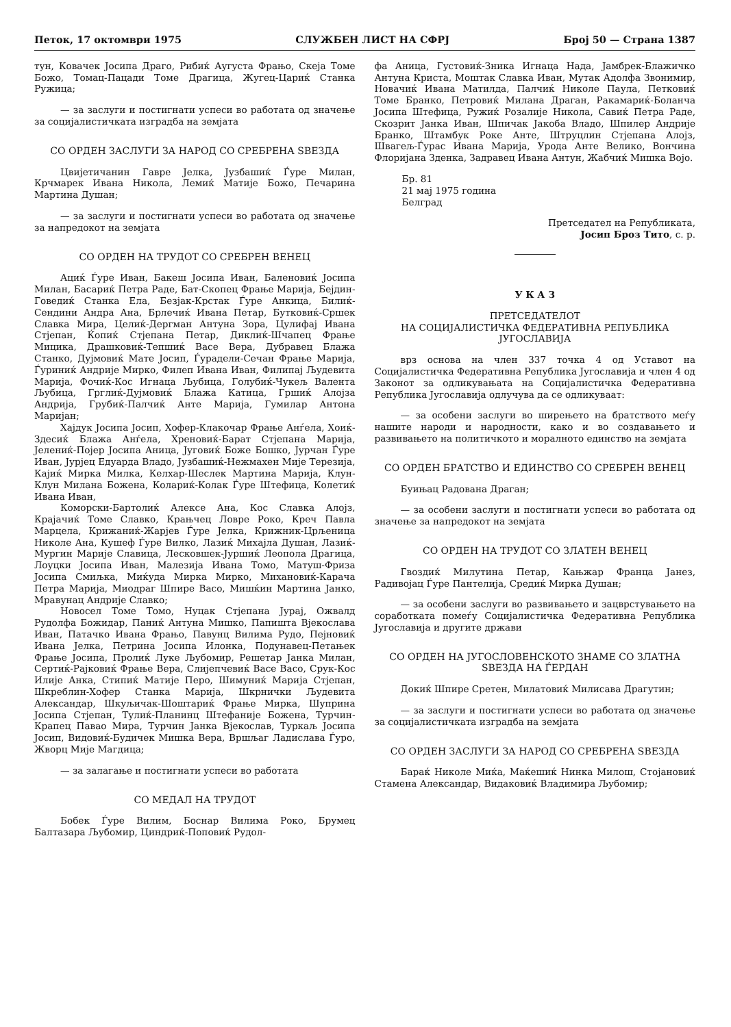Петок, 17 октомври 1975 СЛУЖБЕН ЛИСТ НА СФРЈ Број 50 — Страна 1387
тун, Ковачек Јосипа Драго, Рибиќ Аугуста Фрањо, Скеја Томе Божо, Томац-Пацади Томе Драгица, Жугец-Цариќ Станка Ружица;
— за заслуги и постигнати успеси во работата од значење за социјалистичката изградба на земјата
СО ОРДЕН ЗАСЛУГИ ЗА НАРОД СО СРЕБРЕНА ЅВЕЗДА
Цвијетичанин Гавре Јелка, Јузбашиќ Ѓуре Милан, Крчмарек Ивана Никола, Лемиќ Матије Божо, Печарина Мартина Душан;
— за заслуги и постигнати успеси во работата од значење за напредокот на земјата
СО ОРДЕН НА ТРУДОТ СО СРЕБРЕН ВЕНЕЦ
Ациќ Ѓуре Иван, Бакеш Јосипа Иван, Баленовиќ Јосипа Милан, Басариќ Петра Раде, Бат-Скопец Фрање Марија, Бејдин-Говедиќ Станка Ела, Безјак-Крстак Ѓуре Анкица, Билиќ-Сендини Андра Ана, Брлечиќ Ивана Петар, Бутковиќ-Сршек Славка Мира, Целиќ-Дергман Антуна Зора, Цулифај Ивана Стјепан, Ќопиќ Стјепана Петар, Диклиќ-Шчапец Фрање Мицика, Драшковиќ-Тепшиќ Васе Вера, Дубравец Блажа Станко, Дујмовиќ Мате Јосип, Ѓурадели-Сечан Фрање Марија, Ѓуриниќ Андрије Мирко, Филеп Ивана Иван, Филипај Људевита Марија, Фочиќ-Кос Игнаца Љубица, Голубиќ-Чукељ Валента Љубица, Грглиќ-Дујмовиќ Блажа Катица, Гршиќ Алојза Андрија, Грубиќ-Палчиќ Анте Марија, Гумилар Антона Маријан;
Хајдук Јосипа Јосип, Хофер-Клакочар Фрање Анѓела, Хоиќ-Здесиќ Блажа Анѓела, Хреновиќ-Барат Стјепана Марија, Јелениќ-Појер Јосипа Аница, Југовиќ Боже Бошко, Јурчан Ѓуре Иван, Јурјец Едуарда Владо, Јузбашиќ-Нежмахен Мије Терезија, Кајиќ Мирка Милка, Келхар-Шеслек Мартина Марија, Клун-Клун Милана Божена, Колариќ-Колак Ѓуре Штефица, Колетиќ Ивана Иван,
Коморски-Бартолиќ Алексе Ана, Кос Славка Алојз, Крајачиќ Томе Славко, Крањчец Ловре Роко, Креч Павла Марцела, Крижаниќ-Жарјев Ѓуре Јелка, Крижник-Црљеница Николе Ана, Кушеф Ѓуре Вилко, Лазиќ Михајла Душан, Лазиќ-Мургин Марије Славица, Лесковшек-Јуршиќ Леопола Драгица, Лоуцки Јосипа Иван, Малезија Ивана Томо, Матуш-Фриза Јосипа Смиљка, Миќуда Мирка Мирко, Михановиќ-Карача Петра Марија, Миодраг Шпире Васо, Мишќин Мартина Јанко, Мравунац Андрије Славко;
Новосел Томе Томо, Нуцак Стјепана Јурај, Ожвалд Рудолфа Божидар, Паниќ Антуна Мишко, Папишта Вјекослава Иван, Патачко Ивана Фрањо, Павунц Вилима Рудо, Пејновиќ Ивана Јелка, Петрина Јосипа Илонка, Подунавец-Петањек Фрање Јосипа, Пролиќ Луке Љубомир, Решетар Јанка Милан, Сертиќ-Рајковиќ Фрање Вера, Слијепчевиќ Васе Васо, Срук-Кос Илије Анка, Стипиќ Матије Перо, Шимуниќ Марија Стјепан, Шкреблин-Хофер Станка Марија, Шкрнички Људевита Александар, Шкуљичак-Шоштариќ Фрање Мирка, Шуприна Јосипа Стјепан, Тулиќ-Планинц Штефаније Божена, Турчин-Крапец Павао Мира, Турчин Јанка Вјекослав, Туркаљ Јосипа Јосип, Видовиќ-Будичек Мишка Вера, Вршљаг Ладислава Ѓуро, Жворц Мије Магдица;
— за залагање и постигнати успеси во работата
СО МЕДАЛ НА ТРУДОТ
Бобек Ѓуре Вилим, Боснар Вилима Роко, Брумец Балтазара Љубомир, Циндриќ-Поповиќ Рудол-
фа Аница, Густовиќ-Зника Игнаца Нада, Јамбрек-Блажичко Антуна Криста, Моштак Славка Иван, Мутак Адолфа Звонимир, Новачиќ Ивана Матилда, Палчиќ Николе Паула, Петковиќ Томе Бранко, Петровиќ Милана Драган, Ракамариќ-Боланча Јосипа Штефица, Ружиќ Розалије Никола, Савиќ Петра Раде, Скозрит Јанка Иван, Шпичак Јакоба Владо, Шпилер Андрије Бранко, Штамбук Роке Анте, Штруцлин Стјепана Алојз, Швагељ-Ѓурас Ивана Марија, Урода Анте Велико, Вончина Флоријана Зденка, Задравец Ивана Антун, Жабчиќ Мишка Војо.
Бр. 81
21 мај 1975 година
Белград
Претседател на Републиката,
Јосип Броз Тито, с. р.
У К А З
ПРЕТСЕДАТЕЛОТ
НА СОЦИЈАЛИСТИЧКА ФЕДЕРАТИВНА РЕПУБЛИКА ЈУГОСЛАВИЈА
врз основа на член 337 точка 4 од Уставот на Социјалистичка Федеративна Република Југославија и член 4 од Законот за одликувањата на Социјалистичка Федеративна Република Југославија одлучува да се одликуваат:
— за особени заслуги во ширењето на братството меѓу нашите народи и народности, како и во создавањето и развивањето на политичкото и моралното единство на земјата
СО ОРДЕН БРАТСТВО И ЕДИНСТВО СО СРЕБРЕН ВЕНЕЦ
Буињац Радована Драган;
— за особени заслуги и постигнати успеси во работата од значење за напредокот на земјата
СО ОРДЕН НА ТРУДОТ СО ЗЛАТЕН ВЕНЕЦ
Гвоздиќ Милутина Петар, Кањжар Франца Јанез, Радивојац Ѓуре Пантелија, Средиќ Мирка Душан;
— за особени заслуги во развивањето и зацврстувањето на соработката помеѓу Социјалистичка Федеративна Република Југославија и другите држави
СО ОРДЕН НА ЈУГОСЛОВЕНСКОТО ЗНАМЕ СО ЗЛАТНА ЅВЕЗДА НА ЃЕРДАН
Докиќ Шпире Сретен, Милатовиќ Милисава Драгутин;
— за заслуги и постигнати успеси во работата од значење за социјалистичката изградба на земјата
СО ОРДЕН ЗАСЛУГИ ЗА НАРОД СО СРЕБРЕНА ЅВЕЗДА
Бараќ Николе Миќа, Маќешиќ Нинка Милош, Стојановиќ Стамена Александар, Видаковиќ Владимира Љубомир;